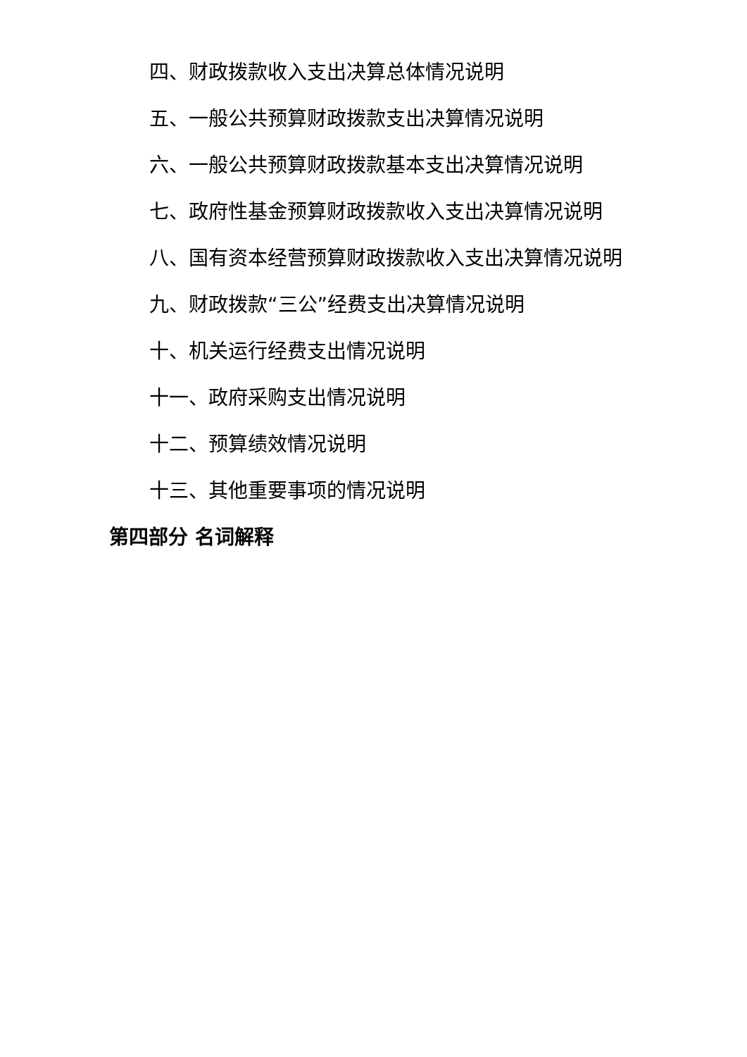四、财政拨款收入支出决算总体情况说明
五、一般公共预算财政拨款支出决算情况说明
六、一般公共预算财政拨款基本支出决算情况说明
七、政府性基金预算财政拨款收入支出决算情况说明
八、国有资本经营预算财政拨款收入支出决算情况说明
九、财政拨款“三公”经费支出决算情况说明
十、机关运行经费支出情况说明
十一、政府采购支出情况说明
十二、预算绩效情况说明
十三、其他重要事项的情况说明
第四部分 名词解释